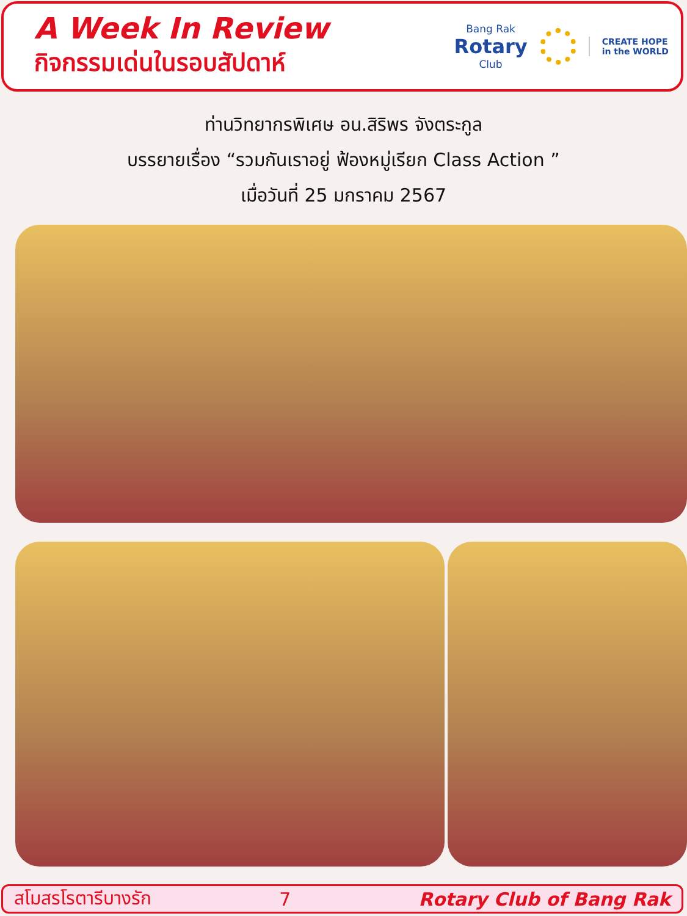A Week In Review
กิจกรรมเด่นในรอบสัปดาห์
Bang Rak
Rotary
Club
CREATE HOPE
in the WORLD
ท่านวิทยากรพิเศษ อน.สิริพร จังตระกูล
บรรยายเรื่อง “รวมกันเราอยู่ ฟ้องหมู่เรียก Class Action ”
เมื่อวันที่ 25 มกราคม 2567
สโมสรโรตารีบางรัก 7 Rotary Club of Bang Rak